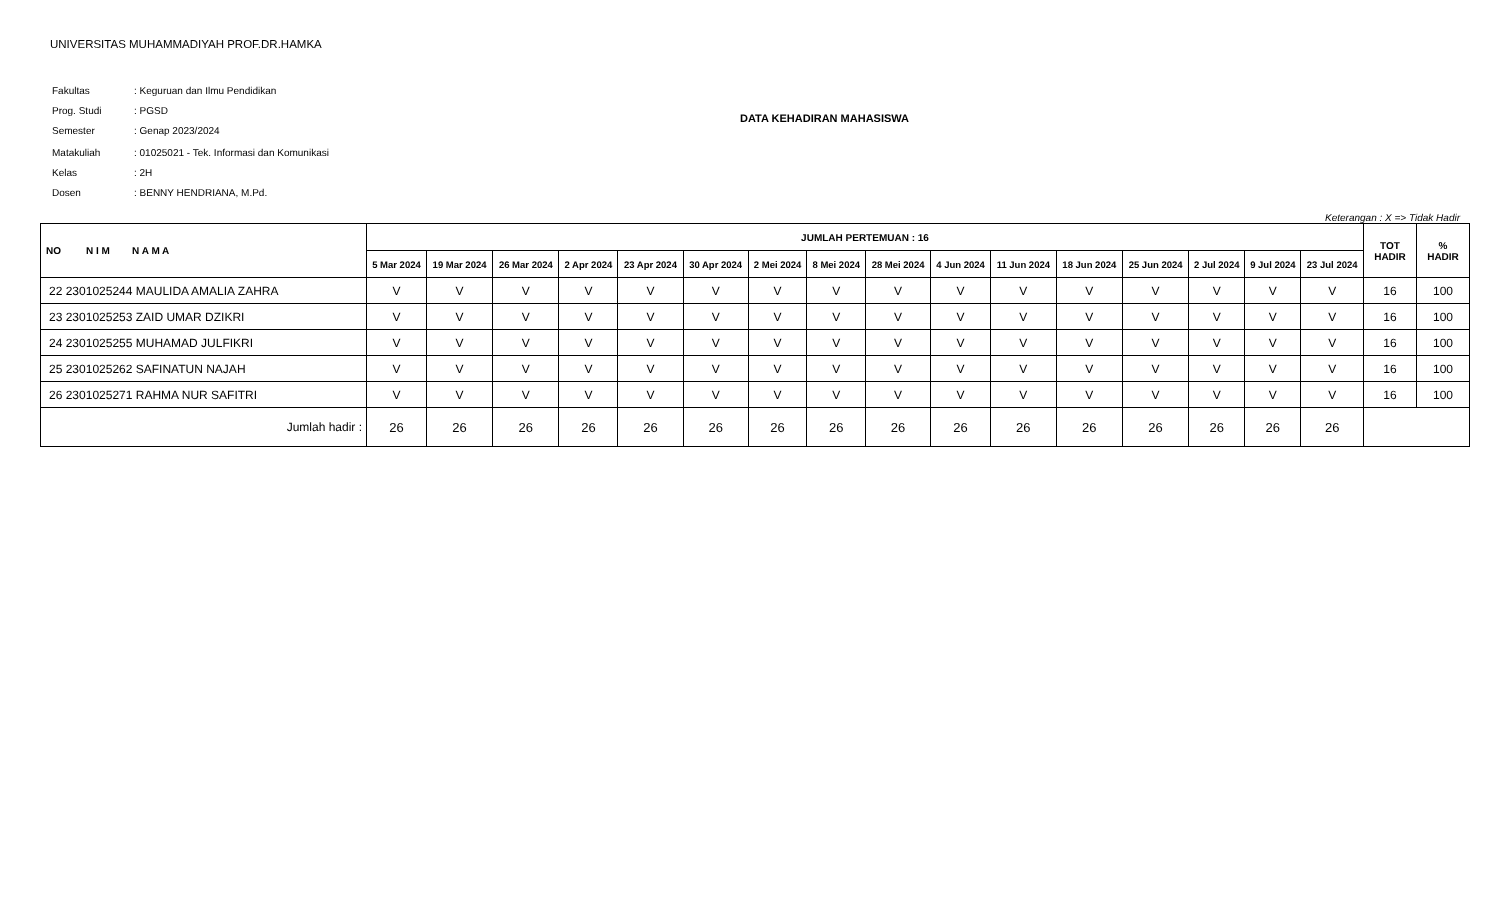UNIVERSITAS MUHAMMADIYAH PROF.DR.HAMKA
| Fakultas | : Keguruan dan Ilmu Pendidikan |
| Prog. Studi | : PGSD |
| Semester | : Genap 2023/2024 |
DATA KEHADIRAN MAHASISWA
| Matakuliah | : 01025021 - Tek. Informasi dan Komunikasi |
| Kelas | : 2H |
| Dosen | : BENNY HENDRIANA, M.Pd. |
Keterangan : X => Tidak Hadir
| NO N I M N A M A | JUMLAH PERTEMUAN : 16 | | | | | | | | | | | | | | | | TOT HADIR | % HADIR |
| --- | --- | --- | --- | --- | --- | --- | --- | --- | --- | --- | --- | --- | --- | --- | --- | --- | --- | --- |
| | 5 Mar 2024 | 19 Mar 2024 | 26 Mar 2024 | 2 Apr 2024 | 23 Apr 2024 | 30 Apr 2024 | 2 Mei 2024 | 8 Mei 2024 | 28 Mei 2024 | 4 Jun 2024 | 11 Jun 2024 | 18 Jun 2024 | 25 Jun 2024 | 2 Jul 2024 | 9 Jul 2024 | 23 Jul 2024 | | |
| 22 2301025244 MAULIDA AMALIA ZAHRA | V | V | V | V | V | V | V | V | V | V | V | V | V | V | V | V | 16 | 100 |
| 23 2301025253 ZAID UMAR DZIKRI | V | V | V | V | V | V | V | V | V | V | V | V | V | V | V | V | 16 | 100 |
| 24 2301025255 MUHAMAD JULFIKRI | V | V | V | V | V | V | V | V | V | V | V | V | V | V | V | V | 16 | 100 |
| 25 2301025262 SAFINATUN NAJAH | V | V | V | V | V | V | V | V | V | V | V | V | V | V | V | V | 16 | 100 |
| 26 2301025271 RAHMA NUR SAFITRI | V | V | V | V | V | V | V | V | V | V | V | V | V | V | V | V | 16 | 100 |
| Jumlah hadir : | 26 | 26 | 26 | 26 | 26 | 26 | 26 | 26 | 26 | 26 | 26 | 26 | 26 | 26 | 26 | 26 | | |